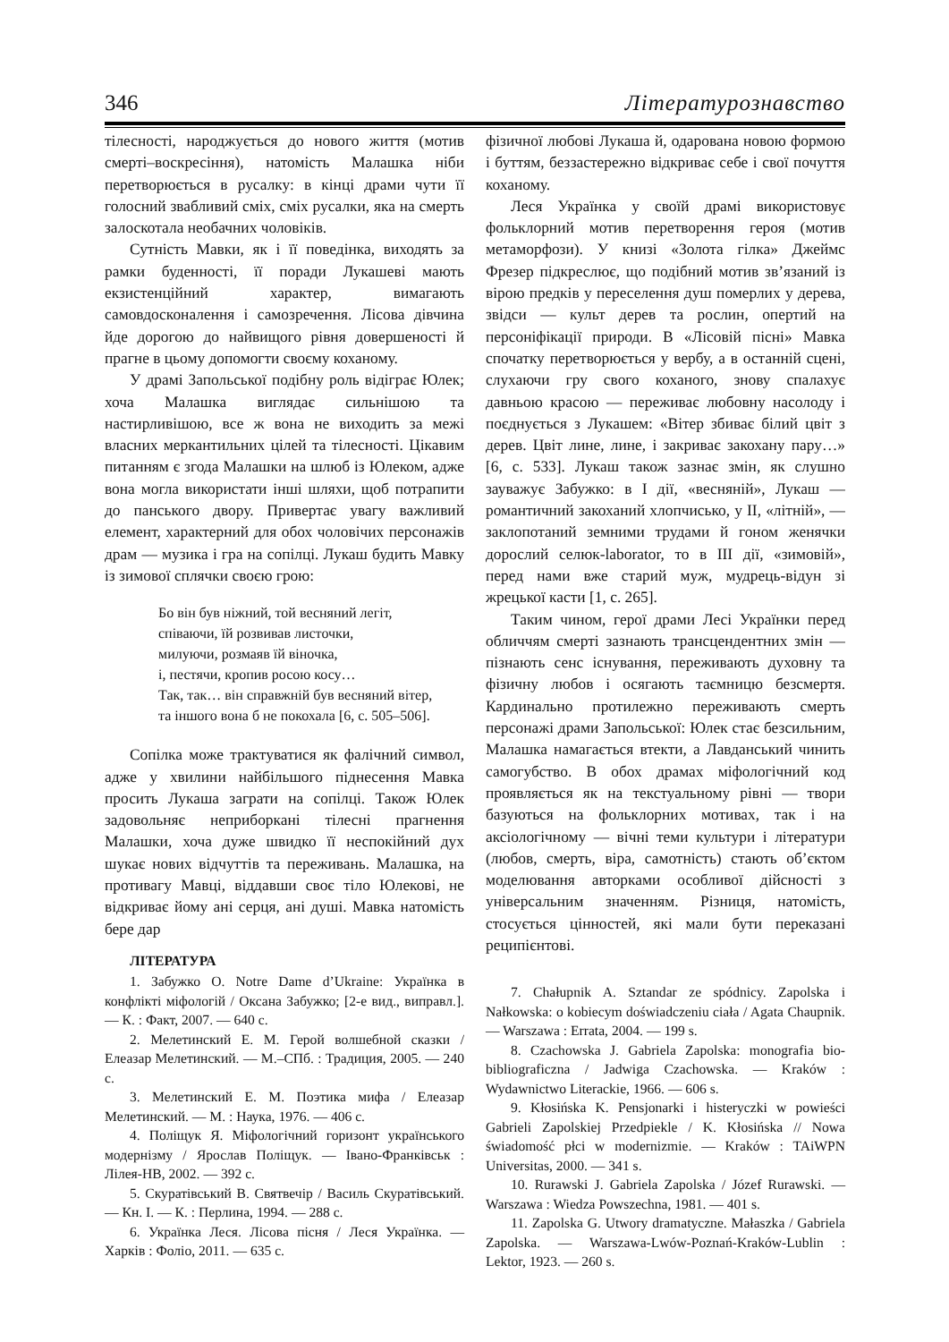346 Літературознавство
тілесності, народжується до нового життя (мотив смерті–воскресіння), натомість Малашка ніби перетворюється в русалку: в кінці драми чути її голосний звабливий сміх, сміх русалки, яка на смерть залоскотала необачних чоловіків.
Сутність Мавки, як і її поведінка, виходять за рамки буденності, її поради Лукашеві мають екзистенційний характер, вимагають самовдосконалення і самозречення. Лісова дівчина йде дорогою до найвищого рівня довершеності й прагне в цьому допомогти своєму коханому.
У драмі Запольської подібну роль відіграє Юлек; хоча Малашка виглядає сильнішою та настирливішою, все ж вона не виходить за межі власних меркантильних цілей та тілесності. Цікавим питанням є згода Малашки на шлюб із Юлеком, адже вона могла використати інші шляхи, щоб потрапити до панського двору. Привертає увагу важливий елемент, характерний для обох чоловічих персонажів драм — музика і гра на сопілці. Лукаш будить Мавку із зимової сплячки своєю грою:
Бо він був ніжний, той весняний легіт,
співаючи, їй розвивав листочки,
милуючи, розмаяв їй віночка,
і, пестячи, кропив росою косу…
Так, так… він справжній був весняний вітер,
та іншого вона б не покохала [6, с. 505–506].
Сопілка може трактуватися як фалічний символ, адже у хвилини найбільшого піднесення Мавка просить Лукаша заграти на сопілці. Також Юлек задовольняє неприборкані тілесні прагнення Малашки, хоча дуже швидко її неспокійний дух шукає нових відчуттів та переживань. Малашка, на противагу Мавці, віддавши своє тіло Юлекові, не відкриває йому ані серця, ані душі. Мавка натомість бере дар
ЛІТЕРАТУРА
1. Забужко О. Notre Dame d’Ukraine: Українка в конфлікті міфологій / Оксана Забужко; [2-е вид., виправл.]. — К. : Факт, 2007. — 640 с.
2. Мелетинский Е. М. Герой волшебной сказки / Елеазар Мелетинский. — М.–СПб. : Традиция, 2005. — 240 с.
3. Мелетинский Е. М. Поэтика мифа / Елеазар Мелетинский. — М. : Наука, 1976. — 406 с.
4. Поліщук Я. Міфологічний горизонт українського модернізму / Ярослав Поліщук. — Івано-Франківськ : Лілея-НВ, 2002. — 392 с.
5. Скуратівський В. Святвечір / Василь Скуратівський. — Кн. І. — К. : Перлина, 1994. — 288 с.
6. Українка Леся. Лісова пісня / Леся Українка. — Харків : Фоліо, 2011. — 635 с.
фізичної любові Лукаша й, одарована новою формою і буттям, беззастережно відкриває себе і свої почуття коханому.
Леся Українка у своїй драмі використовує фольклорний мотив перетворення героя (мотив метаморфози). У книзі «Золота гілка» Джеймс Фрезер підкреслює, що подібний мотив зв’язаний із вірою предків у переселення душ померлих у дерева, звідси — культ дерев та рослин, опертий на персоніфікації природи. В «Лісовій пісні» Мавка спочатку перетворюється у вербу, а в останній сцені, слухаючи гру свого коханого, знову спалахує давньою красою — переживає любовну насолоду і поєднується з Лукашем: «Вітер збиває білий цвіт з дерев. Цвіт лине, лине, і закриває закохану пару…» [6, с. 533]. Лукаш також зазнає змін, як слушно зауважує Забужко: в І дії, «весняній», Лукаш — романтичний закоханий хлопчисько, у ІІ, «літній», — заклопотаний земними трудами й гоном женячки дорослий селюк-laborator, то в ІІІ дії, «зимовій», перед нами вже старий муж, мудрець-відун зі жрецької касти [1, с. 265].
Таким чином, герої драми Лесі Українки перед обличчям смерті зазнають трансцендентних змін — пізнають сенс існування, переживають духовну та фізичну любов і осягають таємницю безсмертя. Кардинально протилежно переживають смерть персонажі драми Запольської: Юлек стає безсильним, Малашка намагається втекти, а Лавданський чинить самогубство. В обох драмах міфологічний код проявляється як на текстуальному рівні — твори базуються на фольклорних мотивах, так і на аксіологічному — вічні теми культури і літератури (любов, смерть, віра, самотність) стають об’єктом моделювання авторками особливої дійсності з універсальним значенням. Різниця, натомість, стосується цінностей, які мали бути переказані реципієнтові.
7. Chałupnik A. Sztandar ze spódnicy. Zapolska i Nałkowska: o kobiecym doświadczeniu ciała / Agata Chaupnik. — Warszawa : Errata, 2004. — 199 s.
8. Czachowska J. Gabriela Zapolska: monografia bio-bibliograficzna / Jadwiga Czachowska. — Kraków : Wydawnictwo Literackie, 1966. — 606 s.
9. Kłosińska K. Pensjonarki i histeryczki w powieści Gabrieli Zapolskiej Przedpiekle / K. Kłosińska // Nowa świadomość płci w modernizmie. — Kraków : TAiWPN Universitas, 2000. — 341 s.
10. Rurawski J. Gabriela Zapolska / Józef Rurawski. — Warszawa : Wiedza Powszechna, 1981. — 401 s.
11. Zapolska G. Utwory dramatyczne. Małaszka / Gabriela Zapolska. — Warszawa-Lwów-Poznań-Kraków-Lublin : Lektor, 1923. — 260 s.